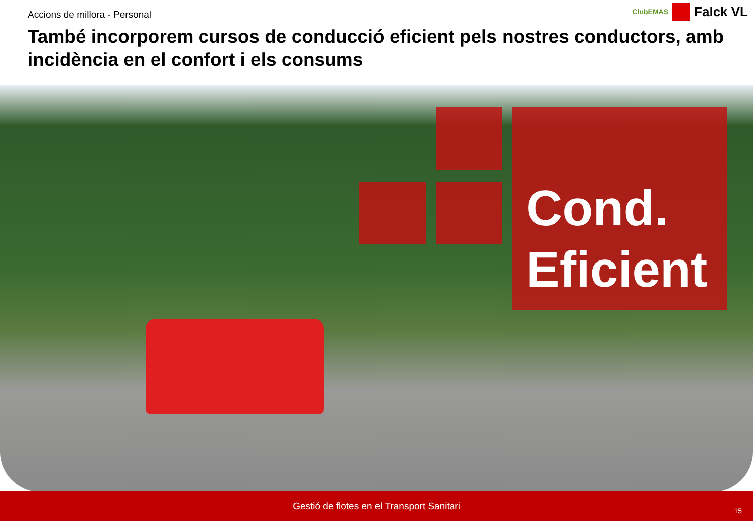Accions de millora - Personal
ClubEMAS Falck VL
També incorporem cursos de conducció eficient pels nostres conductors, amb incidència en el confort i els consums
Cond.
Eficient
Gestió de flotes en el Transport Sanitari
15